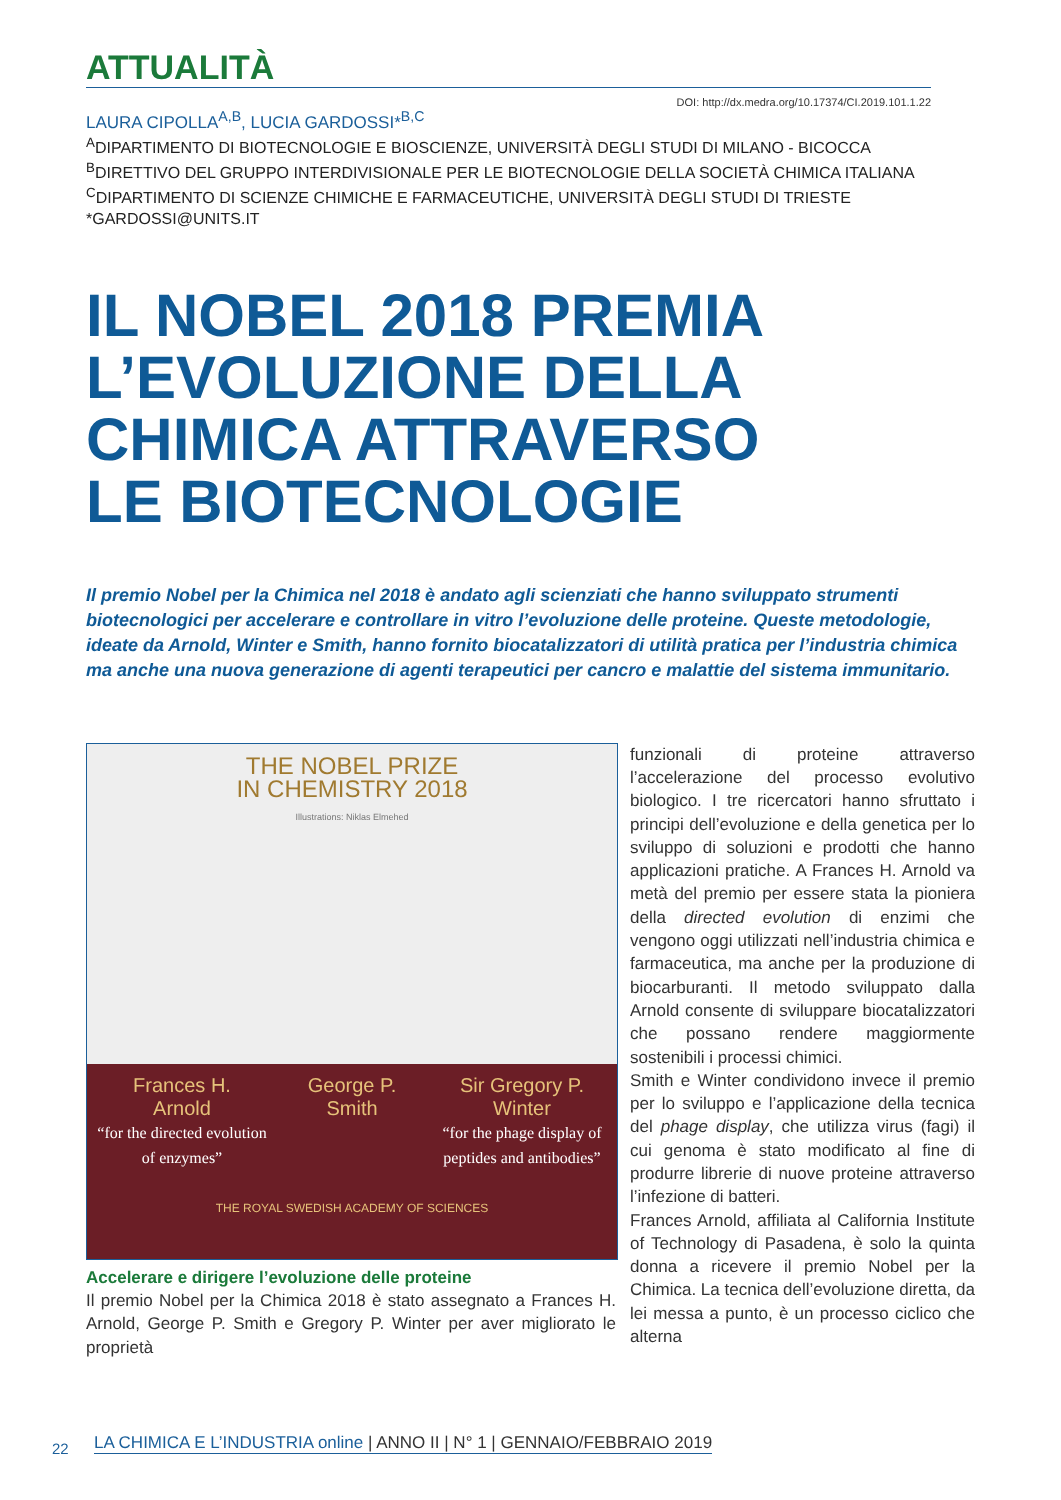ATTUALITÀ
DOI: http://dx.medra.org/10.17374/CI.2019.101.1.22
LAURA CIPOLLA<sup>A,B</sup>, LUCIA GARDOSSI*<sup>B,C</sup>
<sup>A</sup>DIPARTIMENTO DI BIOTECNOLOGIE E BIOSCIENZE, UNIVERSITÀ DEGLI STUDI DI MILANO - BICOCCA
<sup>B</sup>DIRETTIVO DEL GRUPPO INTERDIVISIONALE PER LE BIOTECNOLOGIE DELLA SOCIETÀ CHIMICA ITALIANA
<sup>C</sup>DIPARTIMENTO DI SCIENZE CHIMICHE E FARMACEUTICHE, UNIVERSITÀ DEGLI STUDI DI TRIESTE
*GARDOSSI@UNITS.IT
IL NOBEL 2018 PREMIA
L’EVOLUZIONE DELLA
CHIMICA ATTRAVERSO
LE BIOTECNOLOGIE
Il premio Nobel per la Chimica nel 2018 è andato agli scienziati che hanno sviluppato strumenti biotecnologici per accelerare e controllare in vitro l’evoluzione delle proteine. Queste metodologie, ideate da Arnold, Winter e Smith, hanno fornito biocatalizzatori di utilità pratica per l’industria chimica ma anche una nuova generazione di agenti terapeutici per cancro e malattie del sistema immunitario.
THE NOBEL PRIZE
IN CHEMISTRY 2018
Illustrations: Niklas Elmehed
Frances H.
Arnold
“for the directed evolution of enzymes”
George P.
Smith
Sir Gregory P.
Winter
“for the phage display of peptides and antibodies”
THE ROYAL SWEDISH ACADEMY OF SCIENCES
Accelerare e dirigere l’evoluzione delle proteine
Il premio Nobel per la Chimica 2018 è stato assegnato a Frances H. Arnold, George P. Smith e Gregory P. Winter per aver migliorato le proprietà
funzionali di proteine attraverso l’accelerazione del processo evolutivo biologico. I tre ricercatori hanno sfruttato i principi dell’evoluzione e della genetica per lo sviluppo di soluzioni e prodotti che hanno applicazioni pratiche. A Frances H. Arnold va metà del premio per essere stata la pioniera della directed evolution di enzimi che vengono oggi utilizzati nell’industria chimica e farmaceutica, ma anche per la produzione di biocarburanti. Il metodo sviluppato dalla Arnold consente di sviluppare biocatalizzatori che possano rendere maggiormente sostenibili i processi chimici.
Smith e Winter condividono invece il premio per lo sviluppo e l’applicazione della tecnica del phage display, che utilizza virus (fagi) il cui genoma è stato modificato al fine di produrre librerie di nuove proteine attraverso l’infezione di batteri.
Frances Arnold, affiliata al California Institute of Technology di Pasadena, è solo la quinta donna a ricevere il premio Nobel per la Chimica. La tecnica dell’evoluzione diretta, da lei messa a punto, è un processo ciclico che alterna
22
LA CHIMICA E L’INDUSTRIA online | ANNO II | N° 1 | GENNAIO/FEBBRAIO 2019